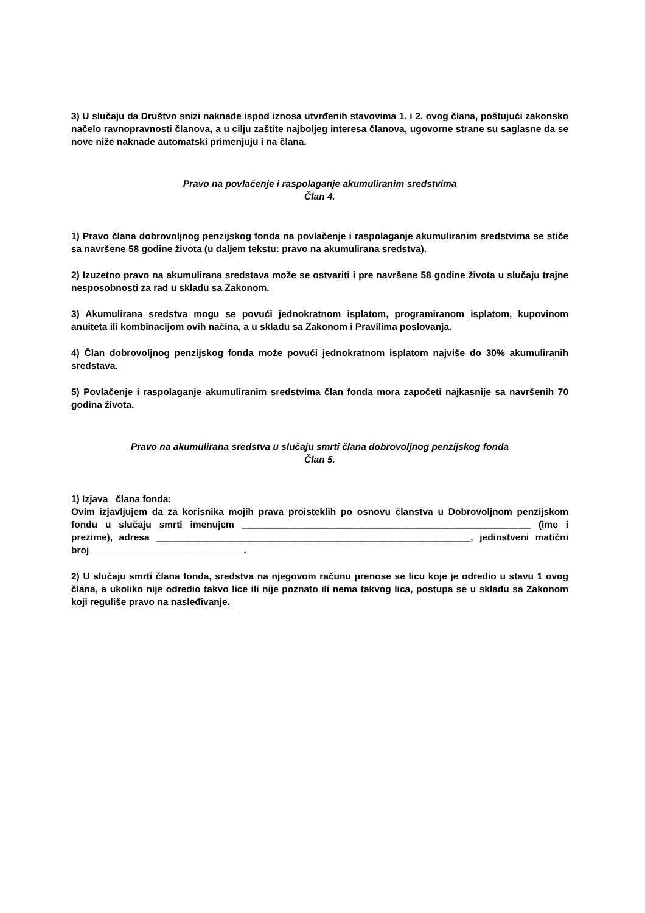3) U slučaju da Društvo snizi naknade ispod iznosa utvrđenih stavovima 1. i 2. ovog člana, poštujući zakonsko načelo ravnopravnosti članova, a u cilju zaštite najboljeg interesa članova, ugovorne strane su saglasne da se nove niže naknade automatski primenjuju i na člana.
Pravo na povlačenje i raspolaganje akumuliranim sredstvima
Član 4.
1) Pravo člana dobrovoljnog penzijskog fonda na povlačenje i raspolaganje akumuliranim sredstvima se stiče sa navršene 58 godine života (u daljem tekstu: pravo na akumulirana sredstva).
2) Izuzetno pravo na akumulirana sredstava može se ostvariti i pre navršene 58 godine života u slučaju trajne nesposobnosti za rad u skladu sa Zakonom.
3) Akumulirana sredstva mogu se povući jednokratnom isplatom, programiranom isplatom, kupovinom anuiteta ili kombinacijom ovih načina, a u skladu sa Zakonom i Pravilima poslovanja.
4) Član dobrovoljnog penzijskog fonda može povući jednokratnom isplatom najviše do 30% akumuliranih sredstava.
5) Povlačenje i raspolaganje akumuliranim sredstvima član fonda mora započeti najkasnije sa navršenih 70 godina života.
Pravo na akumulirana sredstva u slučaju smrti člana dobrovoljnog penzijskog fonda
Član 5.
1) Izjava člana fonda:
Ovim izjavljujem da za korisnika mojih prava proisteklih po osnovu članstva u Dobrovoljnom penzijskom fondu u slučaju smrti imenujem _______________________________________________________ (ime i prezime), adresa ____________________________________________________________, jedinstveni matični broj _____________________________.
2) U slučaju smrti člana fonda, sredstva na njegovom računu prenose se licu koje je odredio u stavu 1 ovog člana, a ukoliko nije odredio takvo lice ili nije poznato ili nema takvog lica, postupa se u skladu sa Zakonom koji reguliše pravo na nasleđivanje.